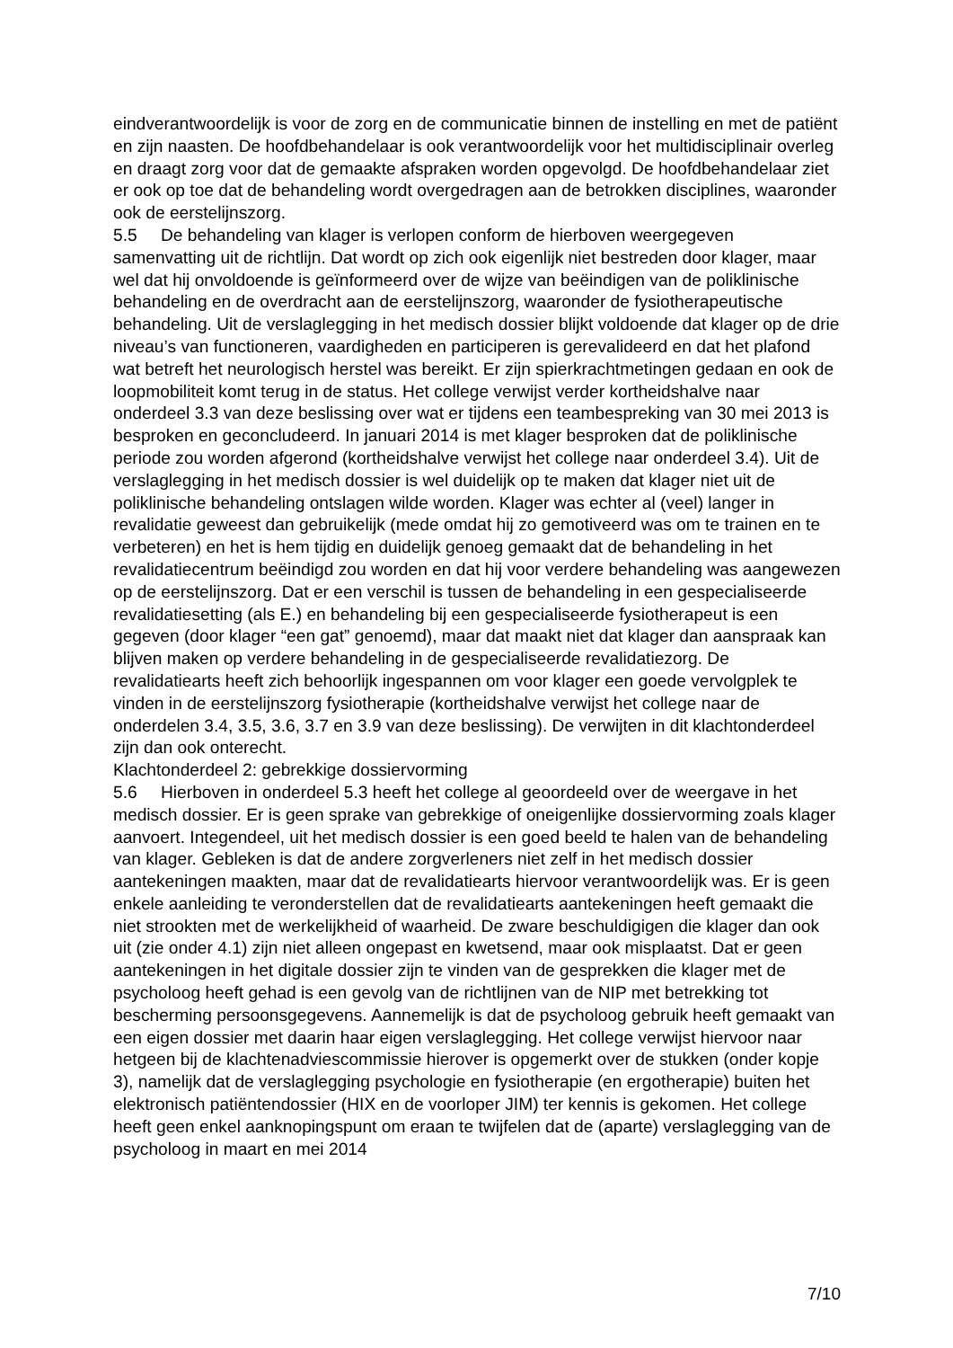eindverantwoordelijk is voor de zorg en de communicatie binnen de instelling en met de patiënt en zijn naasten. De hoofdbehandelaar is ook verantwoordelijk voor het multidisciplinair overleg en draagt zorg voor dat de gemaakte afspraken worden opgevolgd. De hoofdbehandelaar ziet er ook op toe dat de behandeling wordt overgedragen aan de betrokken disciplines, waaronder ook de eerstelijnszorg.
5.5 De behandeling van klager is verlopen conform de hierboven weergegeven samenvatting uit de richtlijn. Dat wordt op zich ook eigenlijk niet bestreden door klager, maar wel dat hij onvoldoende is geïnformeerd over de wijze van beëindigen van de poliklinische behandeling en de overdracht aan de eerstelijnszorg, waaronder de fysiotherapeutische behandeling. Uit de verslaglegging in het medisch dossier blijkt voldoende dat klager op de drie niveau’s van functioneren, vaardigheden en participeren is gerevalideerd en dat het plafond wat betreft het neurologisch herstel was bereikt. Er zijn spierkrachtmetingen gedaan en ook de loopmobiliteit komt terug in de status. Het college verwijst verder kortheidshalve naar onderdeel 3.3 van deze beslissing over wat er tijdens een teambespreking van 30 mei 2013 is besproken en geconcludeerd. In januari 2014 is met klager besproken dat de poliklinische periode zou worden afgerond (kortheidshalve verwijst het college naar onderdeel 3.4). Uit de verslaglegging in het medisch dossier is wel duidelijk op te maken dat klager niet uit de poliklinische behandeling ontslagen wilde worden. Klager was echter al (veel) langer in revalidatie geweest dan gebruikelijk (mede omdat hij zo gemotiveerd was om te trainen en te verbeteren) en het is hem tijdig en duidelijk genoeg gemaakt dat de behandeling in het revalidatiecentrum beëindigd zou worden en dat hij voor verdere behandeling was aangewezen op de eerstelijnszorg. Dat er een verschil is tussen de behandeling in een gespecialiseerde revalidatiesetting (als E.) en behandeling bij een gespecialiseerde fysiotherapeut is een gegeven (door klager “een gat” genoemd), maar dat maakt niet dat klager dan aanspraak kan blijven maken op verdere behandeling in de gespecialiseerde revalidatiezorg. De revalidatiearts heeft zich behoorlijk ingespannen om voor klager een goede vervolgplek te vinden in de eerstelijnszorg fysiotherapie (kortheidshalve verwijst het college naar de onderdelen 3.4, 3.5, 3.6, 3.7 en 3.9 van deze beslissing). De verwijten in dit klachtonderdeel zijn dan ook onterecht.
Klachtonderdeel 2: gebrekkige dossiervorming
5.6 Hierboven in onderdeel 5.3 heeft het college al geoordeeld over de weergave in het medisch dossier. Er is geen sprake van gebrekkige of oneigenlijke dossiervorming zoals klager aanvoert. Integendeel, uit het medisch dossier is een goed beeld te halen van de behandeling van klager. Gebleken is dat de andere zorgverleners niet zelf in het medisch dossier aantekeningen maakten, maar dat de revalidatiearts hiervoor verantwoordelijk was. Er is geen enkele aanleiding te veronderstellen dat de revalidatiearts aantekeningen heeft gemaakt die niet strookten met de werkelijkheid of waarheid. De zware beschuldigigen die klager dan ook uit (zie onder 4.1) zijn niet alleen ongepast en kwetsend, maar ook misplaatst. Dat er geen aantekeningen in het digitale dossier zijn te vinden van de gesprekken die klager met de psycholoog heeft gehad is een gevolg van de richtlijnen van de NIP met betrekking tot bescherming persoonsgegevens. Aannemelijk is dat de psycholoog gebruik heeft gemaakt van een eigen dossier met daarin haar eigen verslaglegging. Het college verwijst hiervoor naar hetgeen bij de klachtenadviescommissie hierover is opgemerkt over de stukken (onder kopje 3), namelijk dat de verslaglegging psychologie en fysiotherapie (en ergotherapie) buiten het elektronisch patiëntendossier (HIX en de voorloper JIM) ter kennis is gekomen. Het college heeft geen enkel aanknopingspunt om eraan te twijfelen dat de (aparte) verslaglegging van de psycholoog in maart en mei 2014
7/10